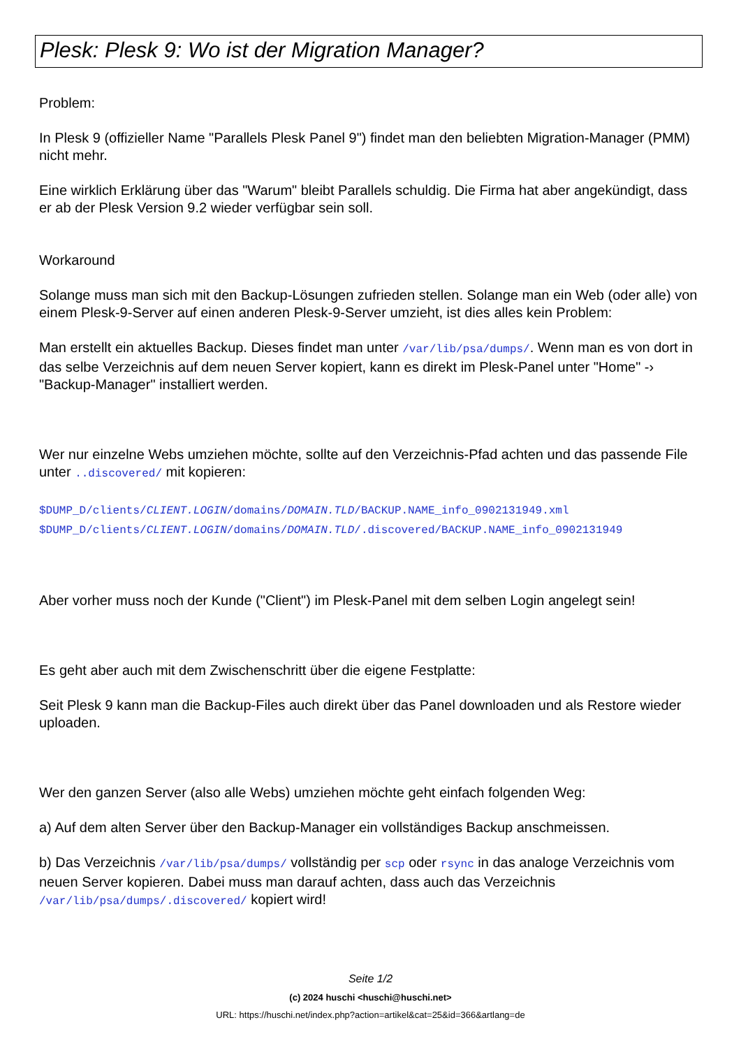Plesk: Plesk 9: Wo ist der Migration Manager?
Problem:
In Plesk 9 (offizieller Name "Parallels Plesk Panel 9") findet man den beliebten Migration-Manager (PMM) nicht mehr.
Eine wirklich Erklärung über das "Warum" bleibt Parallels schuldig. Die Firma hat aber angekündigt, dass er ab der Plesk Version 9.2 wieder verfügbar sein soll.
Workaround
Solange muss man sich mit den Backup-Lösungen zufrieden stellen. Solange man ein Web (oder alle) von einem Plesk-9-Server auf einen anderen Plesk-9-Server umzieht, ist dies alles kein Problem:
Man erstellt ein aktuelles Backup. Dieses findet man unter /var/lib/psa/dumps/. Wenn man es von dort in das selbe Verzeichnis auf dem neuen Server kopiert, kann es direkt im Plesk-Panel unter "Home" -› "Backup-Manager" installiert werden.
Wer nur einzelne Webs umziehen möchte, sollte auf den Verzeichnis-Pfad achten und das passende File unter ..discovered/ mit kopieren:
$DUMP_D/clients/CLIENT.LOGIN/domains/DOMAIN.TLD/BACKUP.NAME_info_0902131949.xml
$DUMP_D/clients/CLIENT.LOGIN/domains/DOMAIN.TLD/.discovered/BACKUP.NAME_info_0902131949
Aber vorher muss noch der Kunde ("Client") im Plesk-Panel mit dem selben Login angelegt sein!
Es geht aber auch mit dem Zwischenschritt über die eigene Festplatte:
Seit Plesk 9 kann man die Backup-Files auch direkt über das Panel downloaden und als Restore wieder uploaden.
Wer den ganzen Server (also alle Webs) umziehen möchte geht einfach folgenden Weg:
a) Auf dem alten Server über den Backup-Manager ein vollständiges Backup anschmeissen.
b) Das Verzeichnis /var/lib/psa/dumps/ vollständig per scp oder rsync in das analoge Verzeichnis vom neuen Server kopieren. Dabei muss man darauf achten, dass auch das Verzeichnis /var/lib/psa/dumps/.discovered/ kopiert wird!
Seite 1/2
(c) 2024 huschi <huschi@huschi.net>
URL: https://huschi.net/index.php?action=artikel&cat=25&id=366&artlang=de